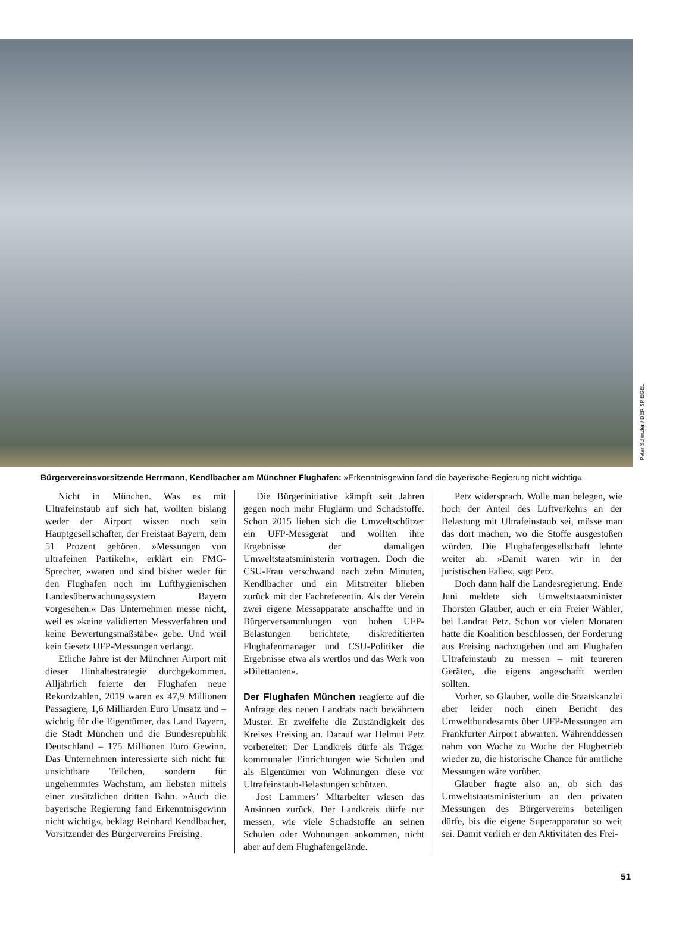Peter Schinzler / DER SPIEGEL
Bürgervereinsvorsitzende Herrmann, Kendlbacher am Münchner Flughafen: »Erkenntnisgewinn fand die bayerische Regierung nicht wichtig«
Nicht in München. Was es mit Ultrafeinstaub auf sich hat, wollten bislang weder der Airport wissen noch sein Hauptgesellschafter, der Freistaat Bayern, dem 51 Prozent gehören. »Messungen von ultrafeinen Partikeln«, erklärt ein FMG-Sprecher, »waren und sind bisher weder für den Flughafen noch im Lufthygienischen Landesüberwachungssystem Bayern vorgesehen.« Das Unternehmen messe nicht, weil es »keine validierten Messverfahren und keine Bewertungsmaßstäbe« gebe. Und weil kein Gesetz UFP-Messungen verlangt.
Etliche Jahre ist der Münchner Airport mit dieser Hinhaltestrategie durchgekommen. Alljährlich feierte der Flughafen neue Rekordzahlen, 2019 waren es 47,9 Millionen Passagiere, 1,6 Milliarden Euro Umsatz und – wichtig für die Eigentümer, das Land Bayern, die Stadt München und die Bundesrepublik Deutschland – 175 Millionen Euro Gewinn. Das Unternehmen interessierte sich nicht für unsichtbare Teilchen, sondern für ungehemmtes Wachstum, am liebsten mittels einer zusätzlichen dritten Bahn. »Auch die bayerische Regierung fand Erkenntnisgewinn nicht wichtig«, beklagt Reinhard Kendlbacher, Vorsitzender des Bürgervereins Freising.
Die Bürgerinitiative kämpft seit Jahren gegen noch mehr Fluglärm und Schadstoffe. Schon 2015 liehen sich die Umweltschützer ein UFP-Messgerät und wollten ihre Ergebnisse der damaligen Umweltstaatsministerin vortragen. Doch die CSU-Frau verschwand nach zehn Minuten, Kendlbacher und ein Mitstreiter blieben zurück mit der Fachreferentin. Als der Verein zwei eigene Messapparate anschaffte und in Bürgerversammlungen von hohen UFP-Belastungen berichtete, diskreditierten Flughafenmanager und CSU-Politiker die Ergebnisse etwa als wertlos und das Werk von »Dilettanten«.
Der Flughafen München reagierte auf die Anfrage des neuen Landrats nach bewährtem Muster. Er zweifelte die Zuständigkeit des Kreises Freising an. Darauf war Helmut Petz vorbereitet: Der Landkreis dürfe als Träger kommunaler Einrichtungen wie Schulen und als Eigentümer von Wohnungen diese vor Ultrafeinstaub-Belastungen schützen.
Jost Lammers’ Mitarbeiter wiesen das Ansinnen zurück. Der Landkreis dürfe nur messen, wie viele Schadstoffe an seinen Schulen oder Wohnungen ankommen, nicht aber auf dem Flughafengelände.
Petz widersprach. Wolle man belegen, wie hoch der Anteil des Luftverkehrs an der Belastung mit Ultrafeinstaub sei, müsse man das dort machen, wo die Stoffe ausgestoßen würden. Die Flughafengesellschaft lehnte weiter ab. »Damit waren wir in der juristischen Falle«, sagt Petz.
Doch dann half die Landesregierung. Ende Juni meldete sich Umweltstaatsminister Thorsten Glauber, auch er ein Freier Wähler, bei Landrat Petz. Schon vor vielen Monaten hatte die Koalition beschlossen, der Forderung aus Freising nachzugeben und am Flughafen Ultrafeinstaub zu messen – mit teureren Geräten, die eigens angeschafft werden sollten.
Vorher, so Glauber, wolle die Staatskanzlei aber leider noch einen Bericht des Umweltbundesamts über UFP-Messungen am Frankfurter Airport abwarten. Währenddessen nahm von Woche zu Woche der Flugbetrieb wieder zu, die historische Chance für amtliche Messungen wäre vorüber.
Glauber fragte also an, ob sich das Umweltstaatsministerium an den privaten Messungen des Bürgervereins beteiligen dürfe, bis die eigene Superapparatur so weit sei. Damit verlieh er den Aktivitäten des Frei-
51